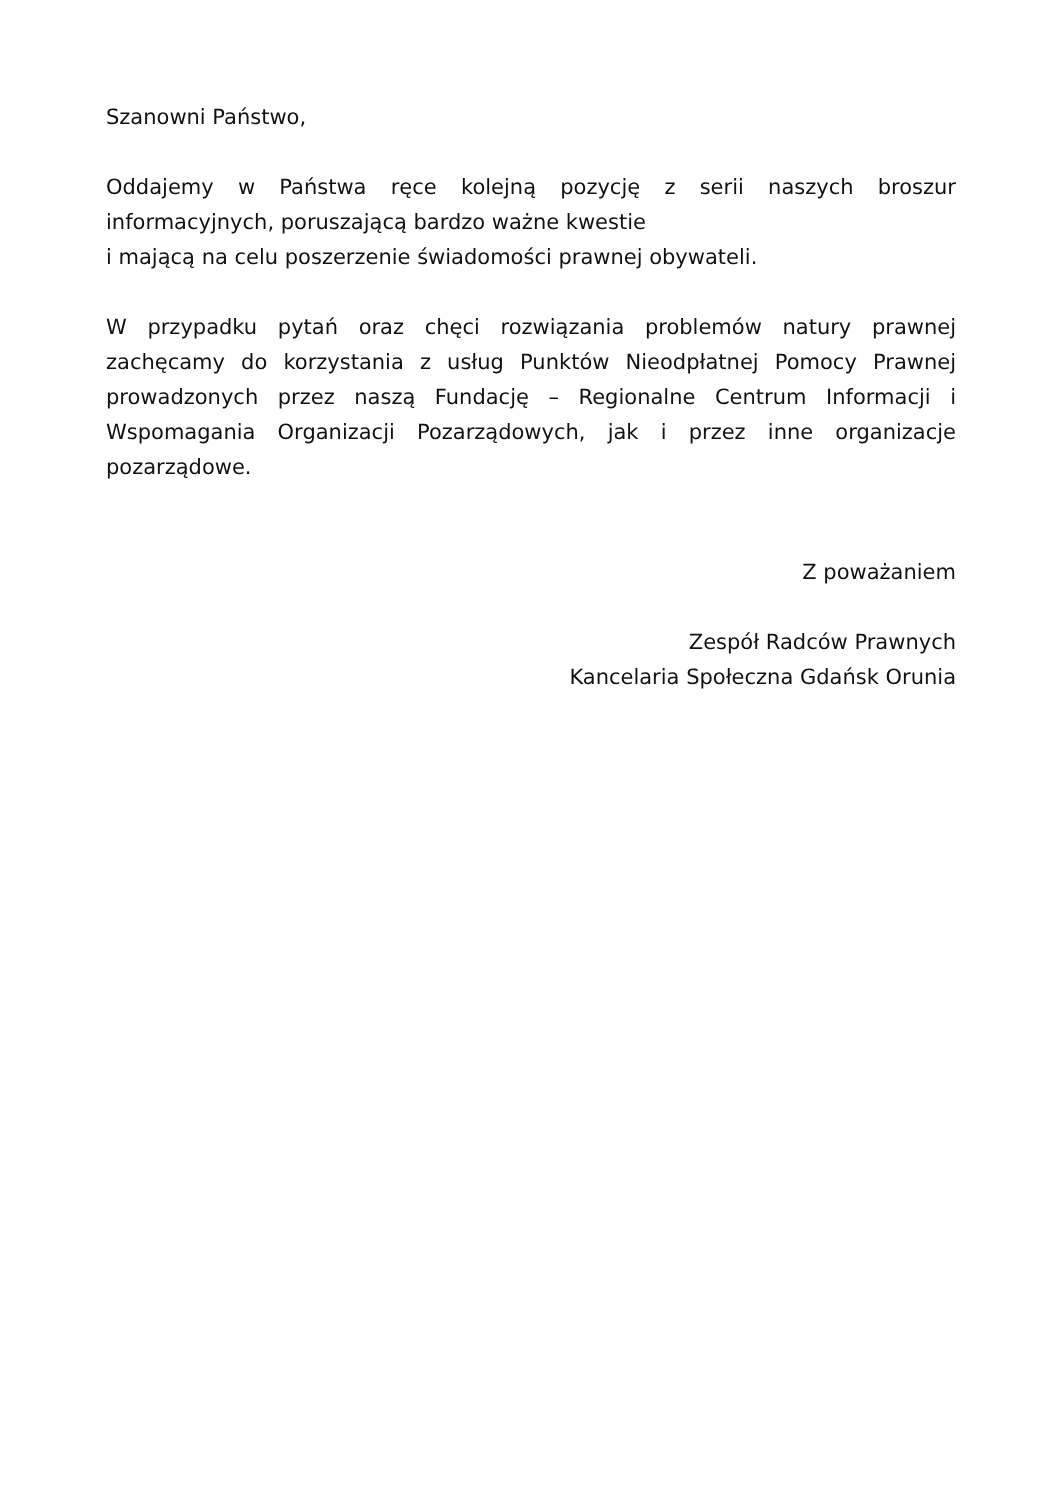Szanowni Państwo,
Oddajemy w Państwa ręce kolejną pozycję z serii naszych broszur informacyjnych, poruszającą bardzo ważne kwestie
i mającą na celu poszerzenie świadomości prawnej obywateli.
W przypadku pytań oraz chęci rozwiązania problemów natury prawnej zachęcamy do korzystania z usług Punktów Nieodpłatnej Pomocy Prawnej prowadzonych przez naszą Fundację – Regionalne Centrum Informacji i Wspomagania Organizacji Pozarządowych, jak i przez inne organizacje pozarządowe.
Z poważaniem
Zespół Radców Prawnych
Kancelaria Społeczna Gdańsk Orunia